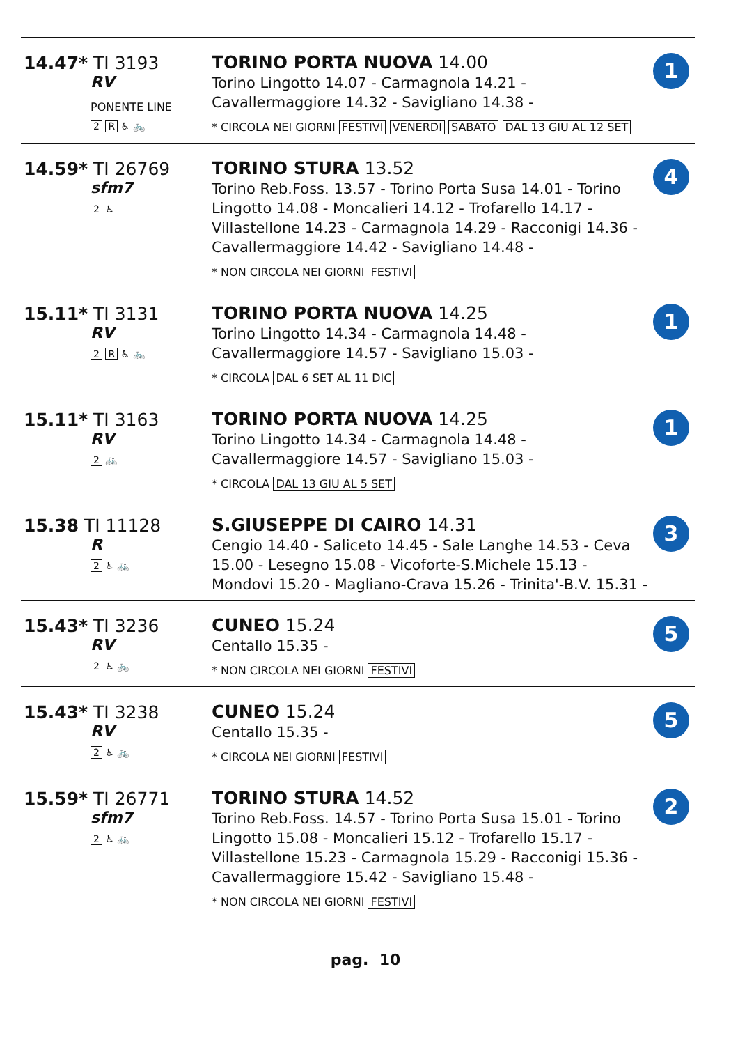| 14.47* TI 3193 RV PONENTE LINE 2 R ♿ 🚲 | TORINO PORTA NUOVA 14.00 Torino Lingotto 14.07 - Carmagnola 14.21 - Cavallermaggiore 14.32 - Savigliano 14.38 - * CIRCOLA NEI GIORNI FESTIVI VENERDI SABATO DAL 13 GIU AL 12 SET | 1 |
| 14.59* TI 26769 sfm7 2 ♿ | TORINO STURA 13.52 Torino Reb.Foss. 13.57 - Torino Porta Susa 14.01 - Torino Lingotto 14.08 - Moncalieri 14.12 - Trofarello 14.17 - Villastellone 14.23 - Carmagnola 14.29 - Racconigi 14.36 - Cavallermaggiore 14.42 - Savigliano 14.48 - * NON CIRCOLA NEI GIORNI FESTIVI | 4 |
| 15.11* TI 3131 RV 2 R ♿ 🚲 | TORINO PORTA NUOVA 14.25 Torino Lingotto 14.34 - Carmagnola 14.48 - Cavallermaggiore 14.57 - Savigliano 15.03 - * CIRCOLA DAL 6 SET AL 11 DIC | 1 |
| 15.11* TI 3163 RV 2 🚲 | TORINO PORTA NUOVA 14.25 Torino Lingotto 14.34 - Carmagnola 14.48 - Cavallermaggiore 14.57 - Savigliano 15.03 - * CIRCOLA DAL 13 GIU AL 5 SET | 1 |
| 15.38 TI 11128 R 2 ♿ 🚲 | S.GIUSEPPE DI CAIRO 14.31 Cengio 14.40 - Saliceto 14.45 - Sale Langhe 14.53 - Ceva 15.00 - Lesegno 15.08 - Vicoforte-S.Michele 15.13 - Mondovi 15.20 - Magliano-Crava 15.26 - Trinita'-B.V. 15.31 - | 3 |
| 15.43* TI 3236 RV 2 ♿ 🚲 | CUNEO 15.24 Centallo 15.35 - * NON CIRCOLA NEI GIORNI FESTIVI | 5 |
| 15.43* TI 3238 RV 2 ♿ 🚲 | CUNEO 15.24 Centallo 15.35 - * CIRCOLA NEI GIORNI FESTIVI | 5 |
| 15.59* TI 26771 sfm7 2 ♿ 🚲 | TORINO STURA 14.52 Torino Reb.Foss. 14.57 - Torino Porta Susa 15.01 - Torino Lingotto 15.08 - Moncalieri 15.12 - Trofarello 15.17 - Villastellone 15.23 - Carmagnola 15.29 - Racconigi 15.36 - Cavallermaggiore 15.42 - Savigliano 15.48 - * NON CIRCOLA NEI GIORNI FESTIVI | 2 |
pag. 10